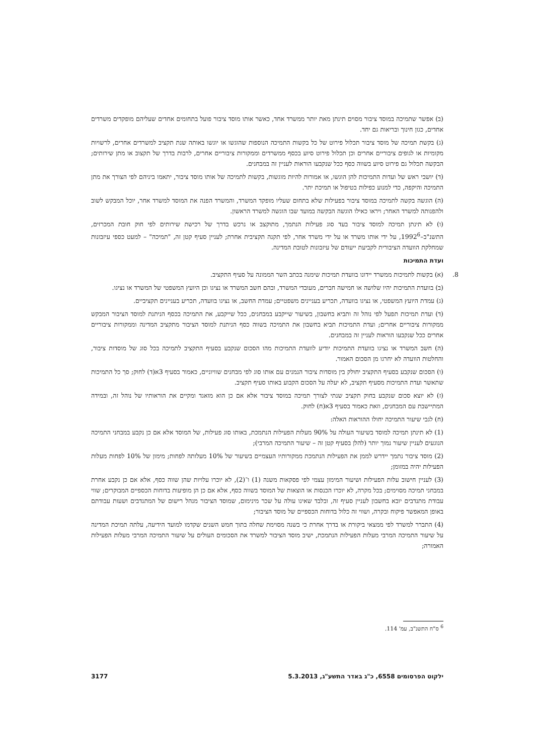(ב) אפשר שתמיכה במוסד ציבור מסוים תינתן מאת יותר ממשרד אחד, כאשר אותו מוסד ציבור פועל בתחומים אחדים שעליהם מופקדים משרדים אחדים, כגון חינוך ובריאות גם יחד.
(ג) בקשת תמיכה של מוסד ציבור תכלול פירוט של כל בקשות התמיכה הנוספות שהוגשו או יוגשו באותה שנת תקציב למשרדים אחרים, לרשויות מקומיות או לגופים ציבוריים אחרים וכן תכלול פירוט סיוע בכסף ממשרדים וממקורות ציבוריים אחרים, לרבות בדרך של תקצוב או מתן שירותים; הבקשה תכלול גם פירוט סיוע בשווה כסף ככל שנקבעו הוראות לעניין זה במבחנים.
(ד) יושבי ראש של ועדות התמיכות להן הוגשו, או אמורות להיות מוגשות, בקשות לתמיכה של אותו מוסד ציבור, יתאמו ביניהם לפי הצורך את מתן התמיכה והיקפה, כדי למנוע כפילות בטיפול או תמיכת יתר.
(ה) הוגשה בקשה לתמיכה במוסד ציבור בפעילות שלא בתחום שעליו מופקד המשרד, והמשרד הפנה את המוסד למשרד אחר, יוכל המבקש לשוב ולהפנותה למשרד האחר; ויראו כאילו הוגשה הבקשה במועד שבו הוגשה למשרד הראשון.
(ו) לא תינתן תמיכה למוסד ציבור בעד סוג פעילות הנתמך, מתוקצב או נרכש בדרך של רכישת שירותים לפי חוק חובת המכרזים, התשנ"ב–1992<sup>6</sup>, על ידי אותו משרד או על ידי משרד אחר, לפי תקנה תקציבית אחרת; לעניין סעיף קטן זה, "תמיכה" – למעט כספי עיזבונות שמחלקת הוועדה הציבורית לקביעת ייעודם של עיזבונות לטובת המדינה.
ועדת התמיכות
8. (א) בקשות לתמיכות ממשרד יידונו בוועדת תמיכות שימנה בכתב השר הממונה על סעיף התקציב.
(ב) בוועדת התמיכות יהיו שלושה או חמישה חברים, מעובדי המשרד, ובהם חשב המשרד או נציגו וכן היועץ המשפטי של המשרד או נציגו.
(ג) עמדת היועץ המשפטי, או נציגו בוועדה, תכריע בעניינים משפטיים; עמדת החשב, או נציגו בוועדה, תכריע בעניינים תקציביים.
(ד) ועדת תמיכות תפעל לפי נוהל זה ותביא בחשבון, בשיעור שייקבע במבחנים, ככל שייקבע, את התמיכה בכסף הניתנת למוסד הציבור המבקש ממקורות ציבוריים אחרים; ועדת התמיכות תביא בחשבון את התמיכה בשווה כסף הניתנת למוסד הציבור מתקציב המדינה וממקורות ציבוריים אחרים ככל שנקבעו הוראות לעניין זה במבחנים.
(ה) חשב המשרד או נציגו בוועדת התמיכות יודיע לוועדת התמיכות מהו הסכום שנקבע בסעיף התקציב לתמיכה בכל סוג של מוסדות ציבור, והחלטות הוועדה לא יחרגו מן הסכום האמור.
(ו) הסכום שנקבע בסעיף התקציב יחולק בין מוסדות ציבור הנמנים עם אותו סוג לפי מבחנים שוויוניים, כאמור בסעיף 3א(ד) לחוק; סך כל התמיכות שתאשר ועדת התמיכות מסעיף תקציב, לא יעלה על הסכום הקבוע באותו סעיף תקציב.
(ז) לא יוצא סכום שנקבע בחוק תקציב שנתי לצורך תמיכה במוסד ציבור אלא אם כן הוא מואגד ומקיים את הוראותיו של נוהל זה, ובמידה המתיישבת עם המבחנים, וזאת כאמור בסעיף 3א(ח) לחוק.
(ח) לגבי שיעור התמיכה יחולו ההוראות האלה:
(1) לא תינתן תמיכה למוסד בשיעור העולה על 90% מעלות הפעילות הנתמכת, באותו סוג פעילות, של המוסד אלא אם כן נקבע במבחני התמיכה הנוגעים לעניין שיעור נמוך יותר (להלן בסעיף קטן זה – שיעור התמיכה המרבי);
(2) מוסד ציבור נתמך יידרש לממן את הפעילות הנתמכת ממקורותיו העצמיים בשיעור של 10% מעלותה לפחות; מימון של 10% לפחות מעלות הפעילות יהיה במזומן;
(3) לעניין חישוב עלות הפעילות ושיעור המימון עצמי לפי פסקאות משנה (1) ו־(2), לא יוכרו עלויות שהן שווה כסף, אלא אם כן נקבע אחרת במבחני תמיכה מסוימים; בכל מקרה, לא יוכרו הכנסות או הוצאות של המוסד בשווה כסף, אלא אם כן הן מופיעות בדוחות הכספיים המבוקרים; שווי עבודת מתנדבים יובא בחשבון לעניין סעיף זה, ובלבד שאינו עולה על שכר מינימום, שמוסד הציבור מנהל רישום של המתנדבים ושעות עבודתם באופן המאפשר פיקוח ובקרה, ושווי זה כלול בדוחות הכספיים של מוסד הציבור;
(4) התברר למשרד לפי ממצאי ביקורת או בדרך אחרת כי בשנה מסוימת שחלה בתוך חמש השנים שקדמו למועד הידיעה, עלתה תמיכת המדינה על שיעור התמיכה המרבי מעלות הפעילות הנתמכת, ישיב מוסד הציבור למשרד את הסכומים העולים על שיעור התמיכה המרבי מעלות הפעילות האמורה;
<sup>6</sup> ס"ח התשנ"ב, עמ' 114.
ילקוט הפרסומים 6558, כ"ג באדר התשע"ג, 5.3.2013 3177